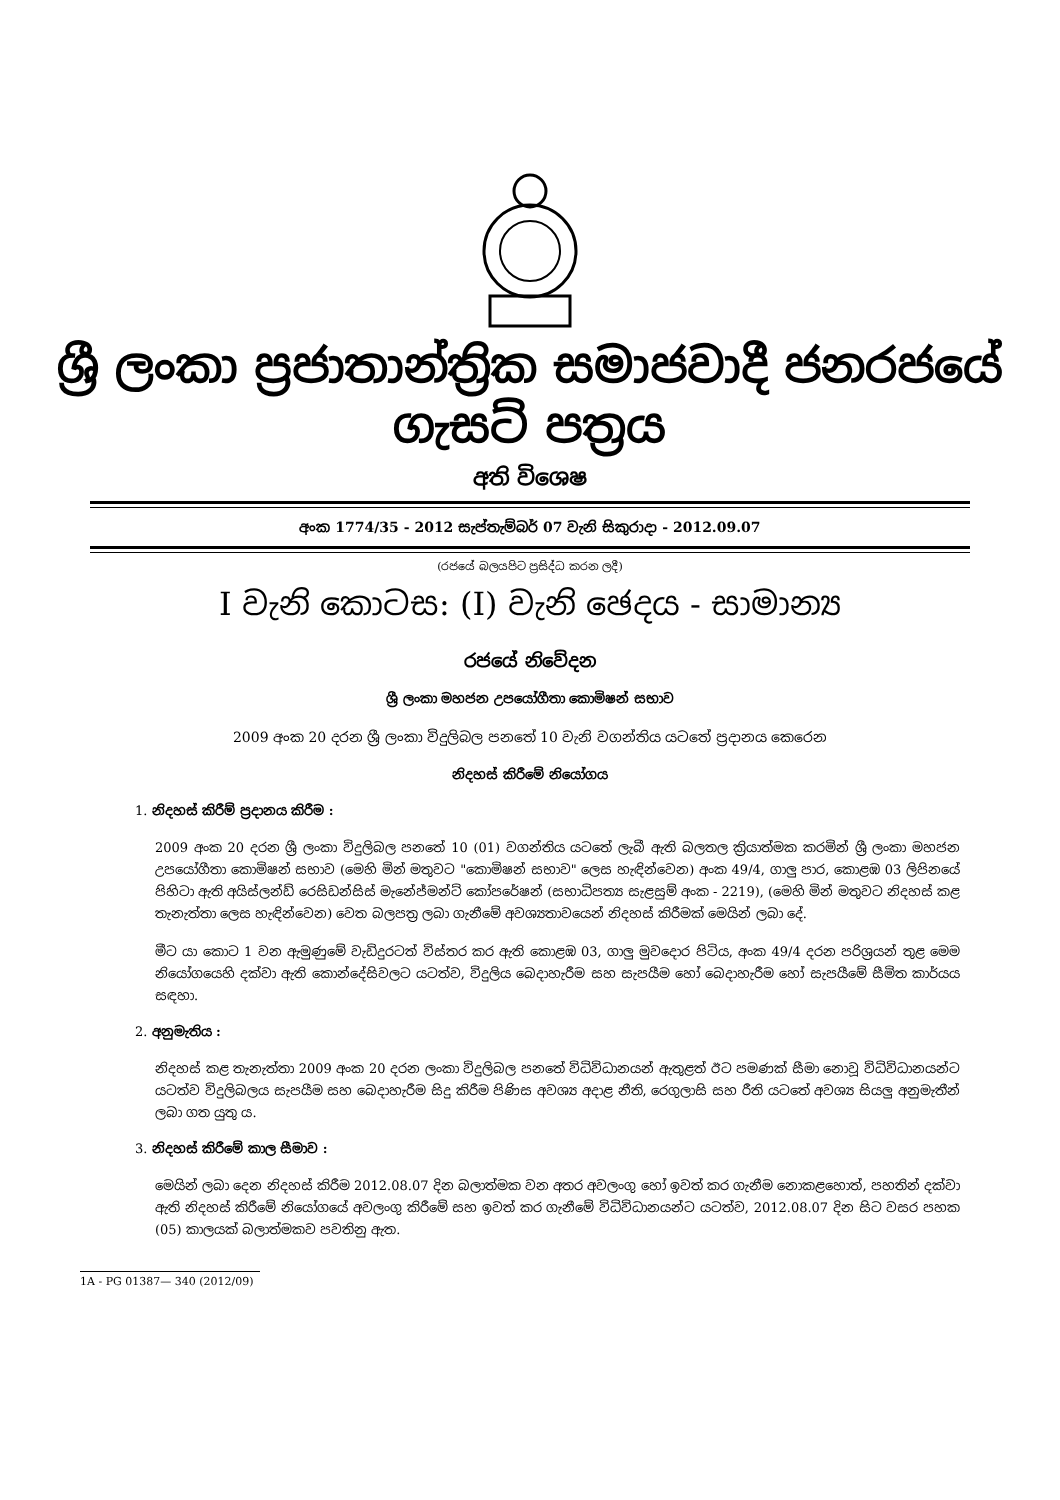ශ්‍රී ලංකා ප්‍රජාතාන්ත්‍රික සමාජවාදී ජනරජයේ ගැසට් පත්‍රය
අති විශෙෂ
අංක 1774/35 - 2012 සැප්තැම්බර් 07 වැනි සිකුරාදා - 2012.09.07
(රජයේ බලයපිට ප්‍රසිද්ධ කරන ලදී)
I වැනි කොටස: (I) වැනි ඡෙදය - සාමාන්‍ය
රජයේ නිවේදන
ශ්‍රී ලංකා මහජන උපයෝගීතා කොමිෂන් සභාව
2009 අංක 20 දරන ශ්‍රී ලංකා විදුලිබල පනතේ 10 වැනි වගන්තිය යටතේ ප්‍රදානය කෙරෙන
නිදහස් කිරීමේ නියෝගය
1. නිදහස් කිරීම් ප්‍රදානය කිරීම :
2009 අංක 20 දරන ශ්‍රී ලංකා විදුලිබල පනතේ 10 (01) වගන්තිය යටතේ ලැබී ඇති බලතල ක්‍රියාත්මක කරමින් ශ්‍රී ලංකා මහජන උපයෝගීතා කොමිෂන් සභාව (මෙහි මින් මතුවට "කොමිෂන් සභාව" ලෙස හැඳින්වෙන) අංක 49/4, ගාලු පාර, කොළඹ 03 ලිපිනයේ පිහිටා ඇති අයිස්ලන්ඩ් රෙසිඩන්සිස් මැනේජ්මන්ට් කෝපරේෂන් (සභාධිපත්‍ය සැළසුම් අංක - 2219), (මෙහි මින් මතුවට නිදහස් කළ තැනැත්තා ලෙස හැඳින්වෙන) වෙත බලපත්‍ර ලබා ගැනීමේ අවශ්‍යතාවයෙන් නිදහස් කිරීමක් මෙයින් ලබා දේ.
මීට යා කොට 1 වන ඇමුණුමේ වැඩිදුරටත් විස්තර කර ඇති කොළඹ 03, ගාලු මුවදොර පිටිය, අංක 49/4 දරන පරිශ්‍රයන් තුළ මෙම නියෝගයෙහි දක්වා ඇති කොන්දේසිවලට යටත්ව, විදුලිය බෙදාහැරීම සහ සැපයීම හෝ බෙදාහැරීම හෝ සැපයීමේ සීමිත කාර්යය සඳහා.
2. අනුමැතිය :
නිදහස් කළ තැනැත්තා 2009 අංක 20 දරන ලංකා විදුලිබල පනතේ විධිවිධානයන් ඇතුළත් ඊට පමණක් සීමා නොවූ විධිවිධානයන්ට යටත්ව විදුලිබලය සැපයීම සහ බෙදාහැරීම සිදු කිරීම පිණිස අවශ්‍ය අදාළ නීති, රෙගුලාසි සහ රීති යටතේ අවශ්‍ය සියලු අනුමැතීන් ලබා ගත යුතු ය.
3. නිදහස් කිරීමේ කාල සීමාව :
මෙයින් ලබා දෙන නිදහස් කිරීම 2012.08.07 දින බලාත්මක වන අතර අවලංගු හෝ ඉවත් කර ගැනීම නොකළහොත්, පහතින් දක්වා ඇති නිදහස් කිරීමේ නියෝගයේ අවලංගු කිරීමේ සහ ඉවත් කර ගැනීමේ විධිවිධානයන්ට යටත්ව, 2012.08.07 දින සිට වසර පහක (05) කාලයක් බලාත්මකව පවතිනු ඇත.
1A - PG 01387— 340 (2012/09)